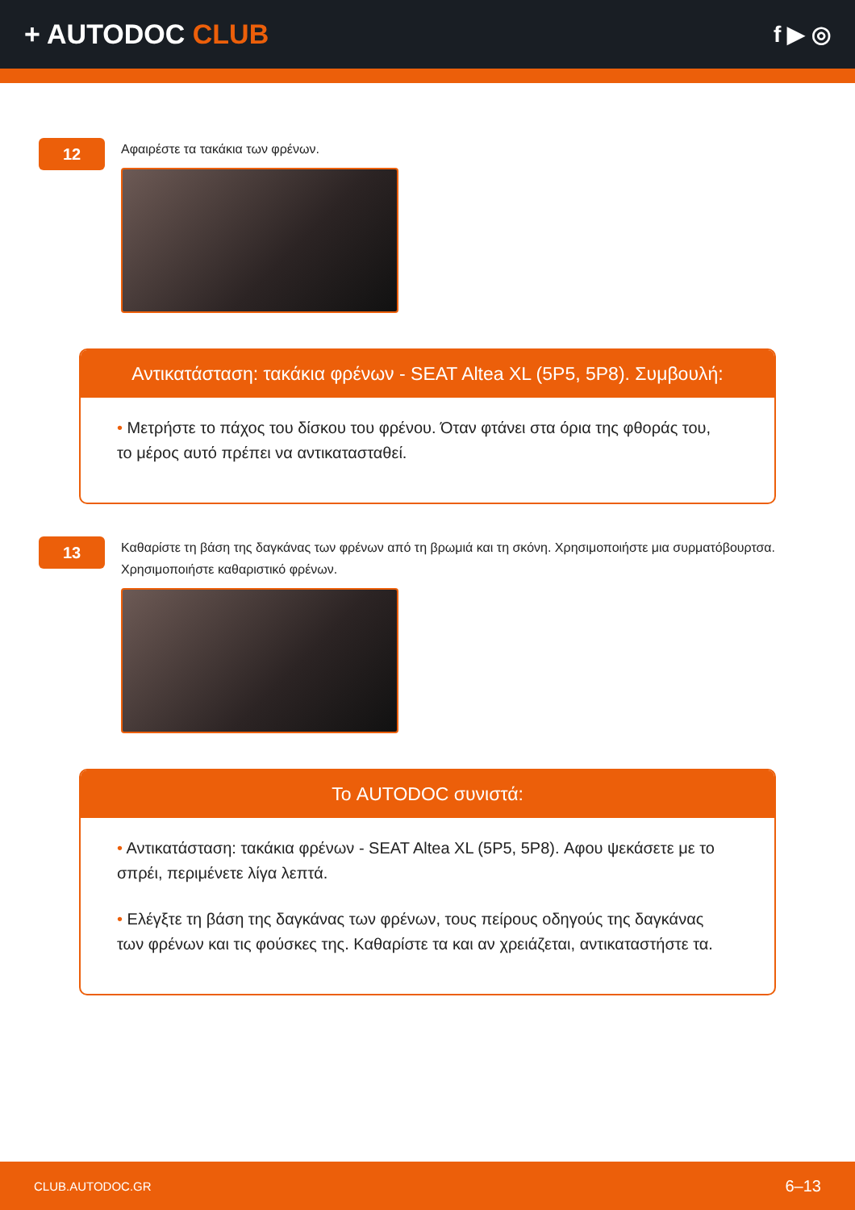+ AUTODOC CLUB
f ▶ ◎
12
Αφαιρέστε τα τακάκια των φρένων.
Αντικατάσταση: τακάκια φρένων - SEAT Altea XL (5P5, 5P8). Συμβουλή:
• Μετρήστε το πάχος του δίσκου του φρένου. Όταν φτάνει στα όρια της φθοράς του, το μέρος αυτό πρέπει να αντικατασταθεί.
13
Καθαρίστε τη βάση της δαγκάνας των φρένων από τη βρωμιά και τη σκόνη. Χρησιμοποιήστε μια συρματόβουρτσα. Χρησιμοποιήστε καθαριστικό φρένων.
Το AUTODOC συνιστά:
• Αντικατάσταση: τακάκια φρένων - SEAT Altea XL (5P5, 5P8). Αφου ψεκάσετε με το σπρέι, περιμένετε λίγα λεπτά.
• Ελέγξτε τη βάση της δαγκάνας των φρένων, τους πείρους οδηγούς της δαγκάνας των φρένων και τις φούσκες της. Καθαρίστε τα και αν χρειάζεται, αντικαταστήστε τα.
CLUB.AUTODOC.GR 6–13